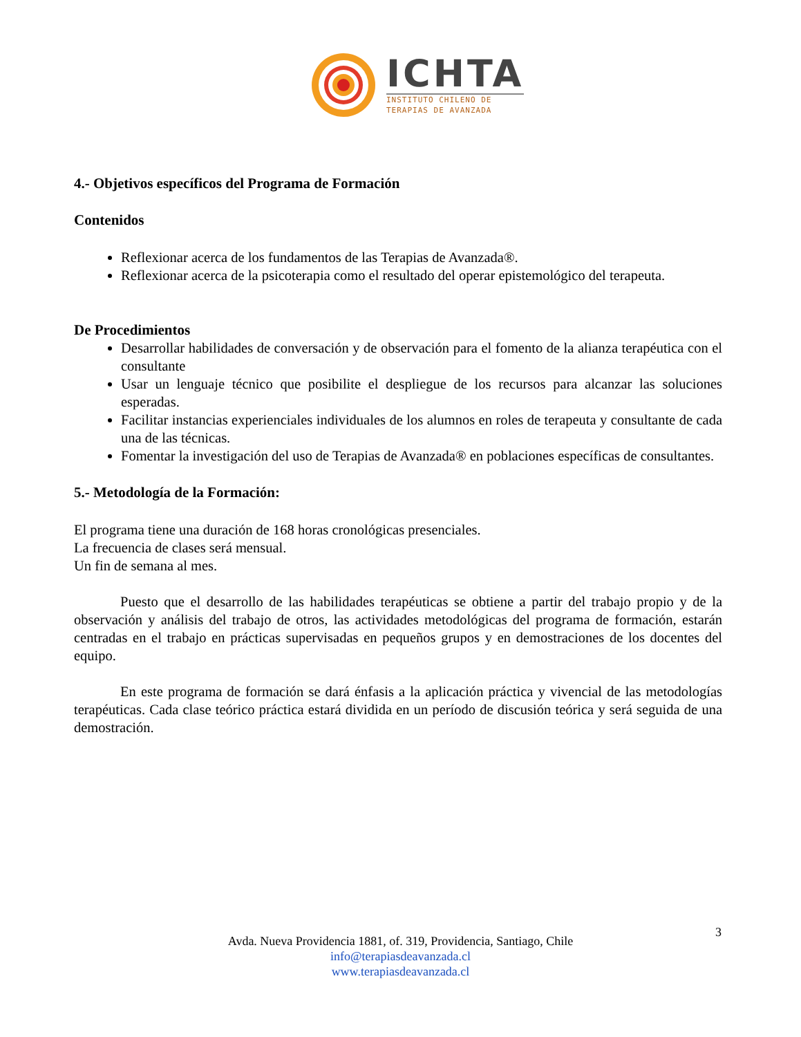ICHTA
INSTITUTO CHILENO DE
TERAPIAS DE AVANZADA
4.- Objetivos específicos del Programa de Formación
Contenidos
Reflexionar acerca de los fundamentos de las Terapias de Avanzada®.
Reflexionar acerca de la psicoterapia como el resultado del operar epistemológico del terapeuta.
De Procedimientos
Desarrollar habilidades de conversación y de observación para el fomento de la alianza terapéutica con el consultante
Usar un lenguaje técnico que posibilite el despliegue de los recursos para alcanzar las soluciones esperadas.
Facilitar instancias experienciales individuales de los alumnos en roles de terapeuta y consultante de cada una de las técnicas.
Fomentar la investigación del uso de Terapias de Avanzada® en poblaciones específicas de consultantes.
5.- Metodología de la Formación:
El programa tiene una duración de 168 horas cronológicas presenciales.
La frecuencia de clases será mensual.
Un fin de semana al mes.
Puesto que el desarrollo de las habilidades terapéuticas se obtiene a partir del trabajo propio y de la observación y análisis del trabajo de otros, las actividades metodológicas del programa de formación, estarán centradas en el trabajo en prácticas supervisadas en pequeños grupos y en demostraciones de los docentes del equipo.
En este programa de formación se dará énfasis a la aplicación práctica y vivencial de las metodologías terapéuticas. Cada clase teórico práctica estará dividida en un período de discusión teórica y será seguida de una demostración.
3
Avda. Nueva Providencia 1881, of. 319, Providencia, Santiago, Chile
info@terapiasdeavanzada.cl
www.terapiasdeavanzada.cl